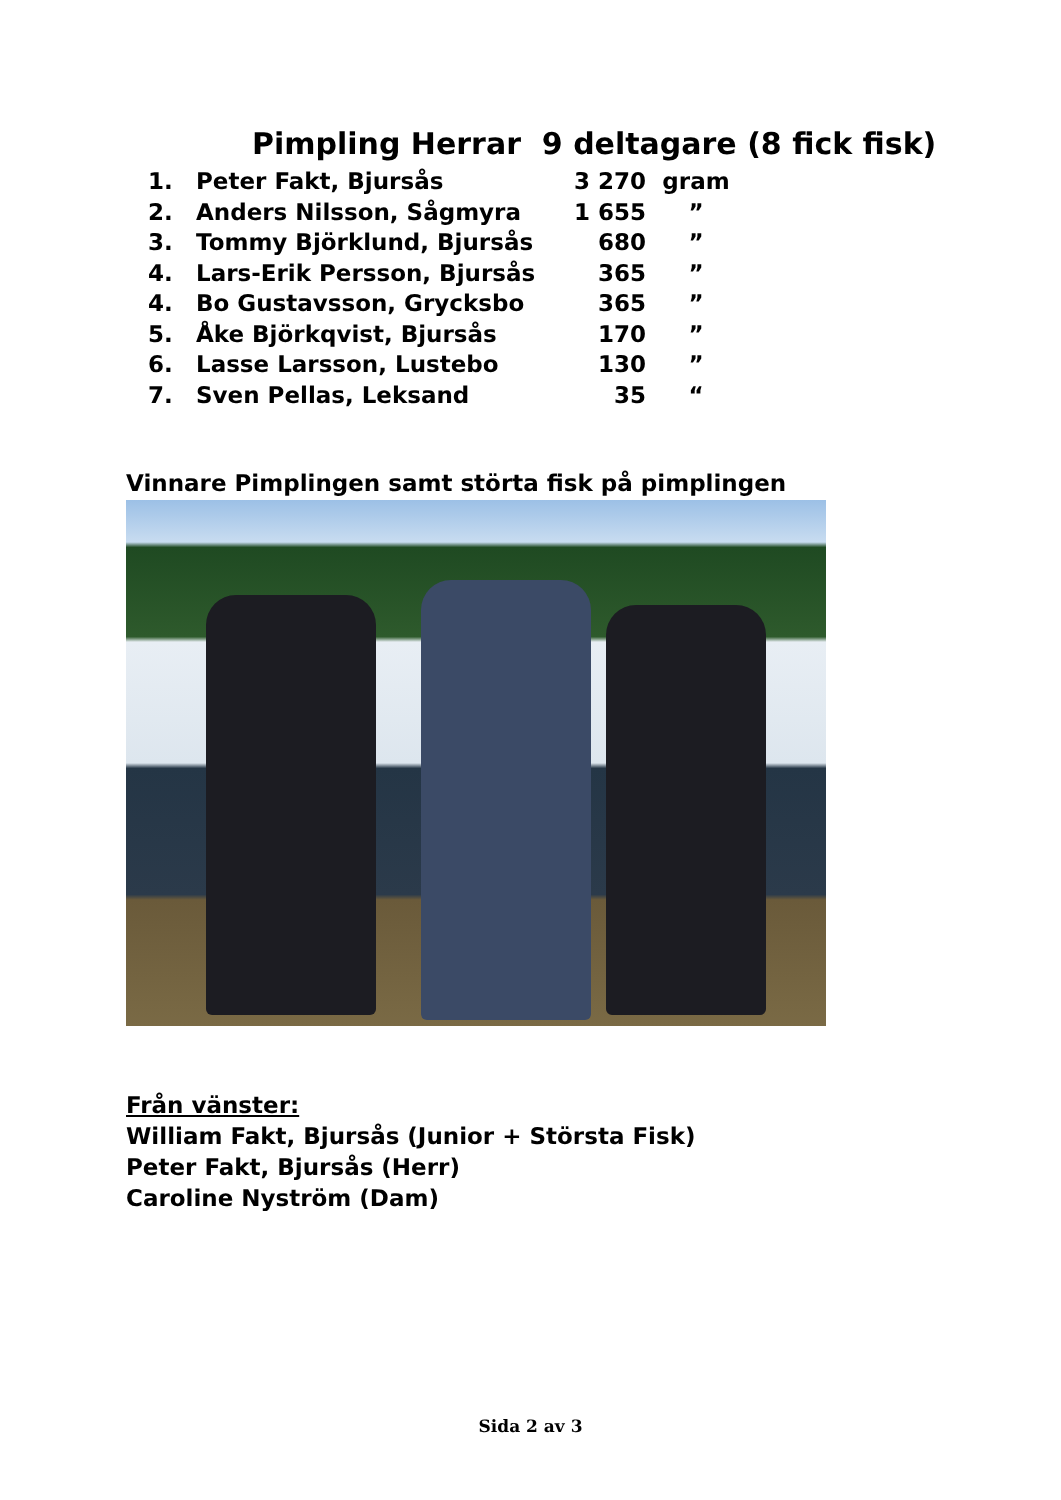Pimpling Herrar 9 deltagare (8 fick fisk)
| 1. | Peter Fakt, Bjursås | 3 270 | gram |
| 2. | Anders Nilsson, Sågmyra | 1 655 | ” |
| 3. | Tommy Björklund, Bjursås | 680 | ” |
| 4. | Lars-Erik Persson, Bjursås | 365 | ” |
| 4. | Bo Gustavsson, Grycksbo | 365 | ” |
| 5. | Åke Björkqvist, Bjursås | 170 | ” |
| 6. | Lasse Larsson, Lustebo | 130 | ” |
| 7. | Sven Pellas, Leksand | 35 | “ |
Vinnare Pimplingen samt störta fisk på pimplingen
Från vänster:
William Fakt, Bjursås (Junior + Största Fisk)
Peter Fakt, Bjursås (Herr)
Caroline Nyström (Dam)
Sida 2 av 3